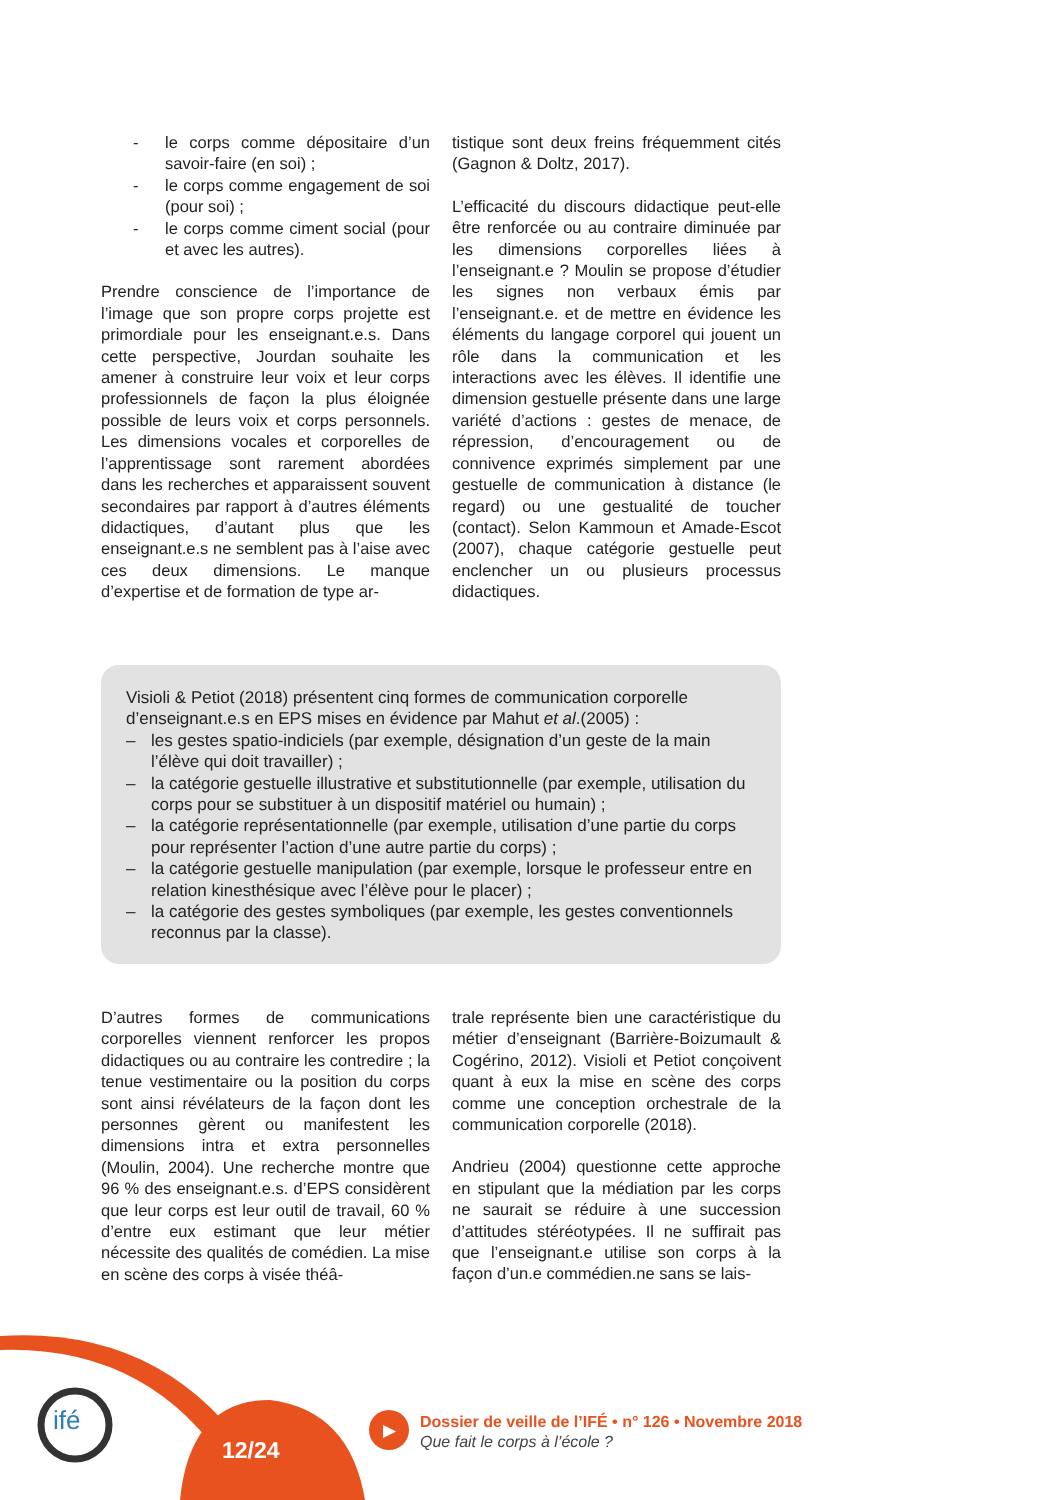- le corps comme dépositaire d’un savoir-faire (en soi) ;
- le corps comme engagement de soi (pour soi) ;
- le corps comme ciment social (pour et avec les autres).
Prendre conscience de l’importance de l’image que son propre corps projette est primordiale pour les enseignant.e.s. Dans cette perspective, Jourdan souhaite les amener à construire leur voix et leur corps professionnels de façon la plus éloignée possible de leurs voix et corps personnels. Les dimensions vocales et corporelles de l’apprentissage sont rarement abordées dans les recherches et apparaissent souvent secondaires par rapport à d’autres éléments didactiques, d’autant plus que les enseignant.e.s ne semblent pas à l’aise avec ces deux dimensions. Le manque d’expertise et de formation de type ar-
tistique sont deux freins fréquemment cités (Gagnon & Doltz, 2017).
L’efficacité du discours didactique peut-elle être renforcée ou au contraire diminuée par les dimensions corporelles liées à l’enseignant.e ? Moulin se propose d’étudier les signes non verbaux émis par l’enseignant.e. et de mettre en évidence les éléments du langage corporel qui jouent un rôle dans la communication et les interactions avec les élèves. Il identifie une dimension gestuelle présente dans une large variété d’actions : gestes de menace, de répression, d’encouragement ou de connivence exprimés simplement par une gestuelle de communication à distance (le regard) ou une gestualité de toucher (contact). Selon Kammoun et Amade-Escot (2007), chaque catégorie gestuelle peut enclencher un ou plusieurs processus didactiques.
Visioli & Petiot (2018) présentent cinq formes de communication corporelle d’enseignant.e.s en EPS mises en évidence par Mahut et al.(2005) :
– les gestes spatio-indiciels (par exemple, désignation d’un geste de la main l’élève qui doit travailler) ;
– la catégorie gestuelle illustrative et substitutionnelle (par exemple, utilisation du corps pour se substituer à un dispositif matériel ou humain) ;
– la catégorie représentationnelle (par exemple, utilisation d’une partie du corps pour représenter l’action d’une autre partie du corps) ;
– la catégorie gestuelle manipulation (par exemple, lorsque le professeur entre en relation kinesthésique avec l’élève pour le placer) ;
– la catégorie des gestes symboliques (par exemple, les gestes conventionnels reconnus par la classe).
D’autres formes de communications corporelles viennent renforcer les propos didactiques ou au contraire les contredire ; la tenue vestimentaire ou la position du corps sont ainsi révélateurs de la façon dont les personnes gèrent ou manifestent les dimensions intra et extra personnelles (Moulin, 2004). Une recherche montre que 96 % des enseignant.e.s. d’EPS considèrent que leur corps est leur outil de travail, 60 % d’entre eux estimant que leur métier nécessite des qualités de comédien. La mise en scène des corps à visée théâ-
trale représente bien une caractéristique du métier d’enseignant (Barrière-Boizumault & Cogérino, 2012). Visioli et Petiot conçoivent quant à eux la mise en scène des corps comme une conception orchestrale de la communication corporelle (2018).
Andrieu (2004) questionne cette approche en stipulant que la médiation par les corps ne saurait se réduire à une succession d’attitudes stéréotypées. Il ne suffirait pas que l’enseignant.e utilise son corps à la façon d’un.e commédien.ne sans se lais-
ifé
12/24
▶
Dossier de veille de l’IFÉ • n° 126 • Novembre 2018
Que fait le corps à l’école ?